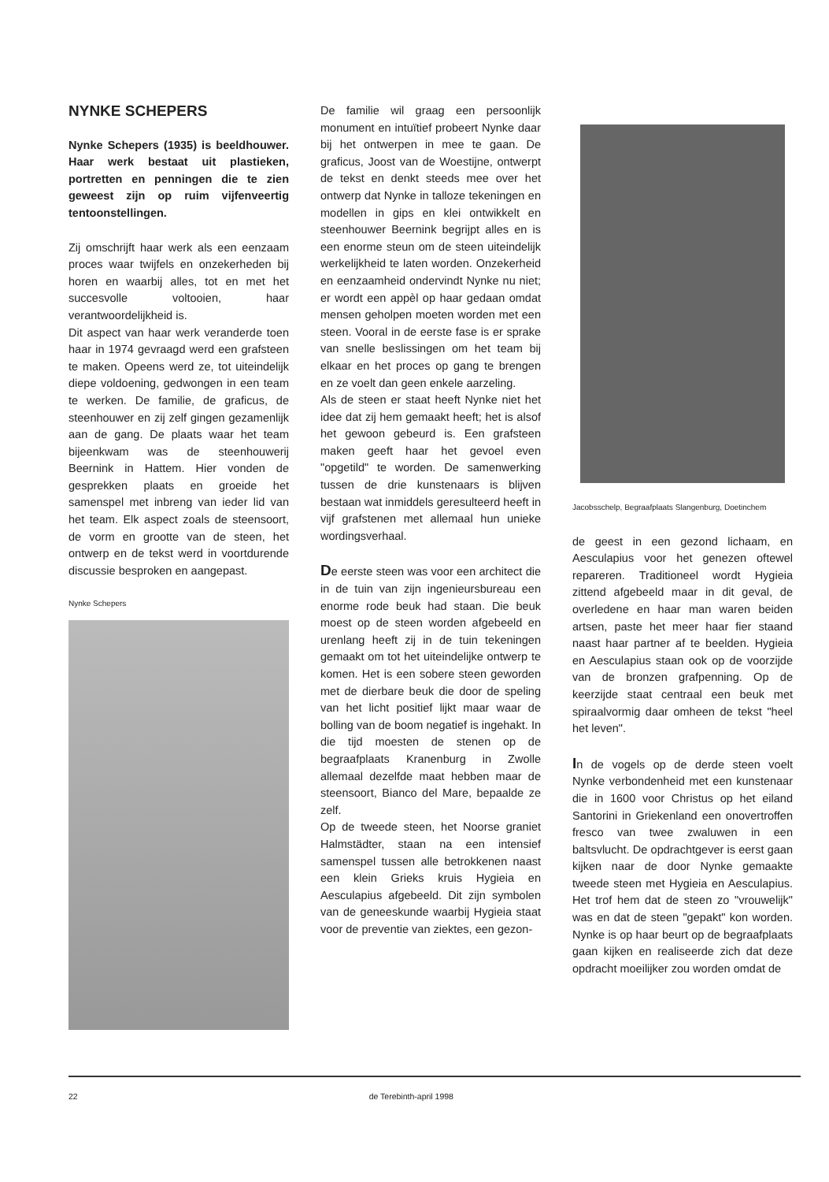NYNKE SCHEPERS
Nynke Schepers (1935) is beeldhouwer. Haar werk bestaat uit plastieken, portretten en penningen die te zien geweest zijn op ruim vijfenveertig tentoonstellingen.
Zij omschrijft haar werk als een eenzaam proces waar twijfels en onzekerheden bij horen en waarbij alles, tot en met het succesvolle voltooien, haar verantwoordelijkheid is.
Dit aspect van haar werk veranderde toen haar in 1974 gevraagd werd een grafsteen te maken. Opeens werd ze, tot uiteindelijk diepe voldoening, gedwongen in een team te werken. De familie, de graficus, de steenhouwer en zij zelf gingen gezamenlijk aan de gang. De plaats waar het team bijeenkwam was de steenhouwerij Beernink in Hattem. Hier vonden de gesprekken plaats en groeide het samenspel met inbreng van ieder lid van het team. Elk aspect zoals de steensoort, de vorm en grootte van de steen, het ontwerp en de tekst werd in voortdurende discussie besproken en aangepast.
Nynke Schepers
De familie wil graag een persoonlijk monument en intuïtief probeert Nynke daar bij het ontwerpen in mee te gaan. De graficus, Joost van de Woestijne, ontwerpt de tekst en denkt steeds mee over het ontwerp dat Nynke in talloze tekeningen en modellen in gips en klei ontwikkelt en steenhouwer Beernink begrijpt alles en is een enorme steun om de steen uiteindelijk werkelijkheid te laten worden. Onzekerheid en eenzaamheid ondervindt Nynke nu niet; er wordt een appèl op haar gedaan omdat mensen geholpen moeten worden met een steen. Vooral in de eerste fase is er sprake van snelle beslissingen om het team bij elkaar en het proces op gang te brengen en ze voelt dan geen enkele aarzeling.
Als de steen er staat heeft Nynke niet het idee dat zij hem gemaakt heeft; het is alsof het gewoon gebeurd is. Een grafsteen maken geeft haar het gevoel even "opgetild" te worden. De samenwerking tussen de drie kunstenaars is blijven bestaan wat inmiddels geresulteerd heeft in vijf grafstenen met allemaal hun unieke wordingsverhaal.
De eerste steen was voor een architect die in de tuin van zijn ingenieursbureau een enorme rode beuk had staan. Die beuk moest op de steen worden afgebeeld en urenlang heeft zij in de tuin tekeningen gemaakt om tot het uiteindelijke ontwerp te komen. Het is een sobere steen geworden met de dierbare beuk die door de speling van het licht positief lijkt maar waar de bolling van de boom negatief is ingehakt. In die tijd moesten de stenen op de begraafplaats Kranenburg in Zwolle allemaal dezelfde maat hebben maar de steensoort, Bianco del Mare, bepaalde ze zelf.
Op de tweede steen, het Noorse graniet Halmstädter, staan na een intensief samenspel tussen alle betrokkenen naast een klein Grieks kruis Hygieia en Aesculapius afgebeeld. Dit zijn symbolen van de geneeskunde waarbij Hygieia staat voor de preventie van ziektes, een gezon-
Jacobsschelp, Begraafplaats Slangenburg, Doetinchem
de geest in een gezond lichaam, en Aesculapius voor het genezen oftewel repareren. Traditioneel wordt Hygieia zittend afgebeeld maar in dit geval, de overledene en haar man waren beiden artsen, paste het meer haar fier staand naast haar partner af te beelden. Hygieia en Aesculapius staan ook op de voorzijde van de bronzen grafpenning. Op de keerzijde staat centraal een beuk met spiraalvormig daar omheen de tekst "heel het leven".
In de vogels op de derde steen voelt Nynke verbondenheid met een kunstenaar die in 1600 voor Christus op het eiland Santorini in Griekenland een onovertroffen fresco van twee zwaluwen in een baltsvlucht. De opdrachtgever is eerst gaan kijken naar de door Nynke gemaakte tweede steen met Hygieia en Aesculapius. Het trof hem dat de steen zo "vrouwelijk" was en dat de steen "gepakt" kon worden. Nynke is op haar beurt op de begraafplaats gaan kijken en realiseerde zich dat deze opdracht moeilijker zou worden omdat de
22 de Terebinth-april 1998